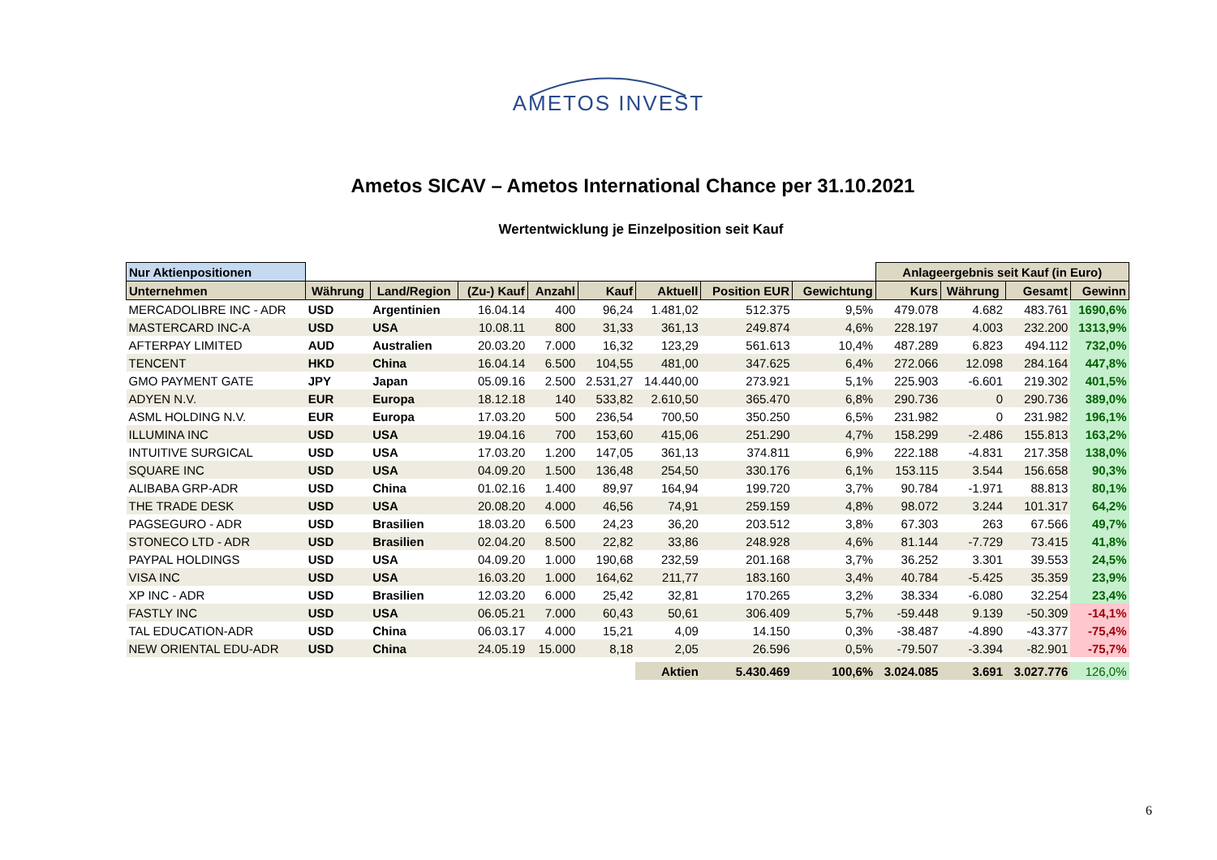AMETOS INVEST
Ametos SICAV – Ametos International Chance per 31.10.2021
Wertentwicklung je Einzelposition seit Kauf
| Nur Aktienpositionen | | | | | | | | | Anlageergebnis seit Kauf (in Euro) | | | |
| --- | --- | --- | --- | --- | --- | --- | --- | --- | --- | --- | --- | --- |
| Unternehmen | Währung | Land/Region | (Zu-) Kauf | Anzahl | Kauf | Aktuell | Position EUR | Gewichtung | Kurs | Währung | Gesamt | Gewinn |
| MERCADOLIBRE INC - ADR | USD | Argentinien | 16.04.14 | 400 | 96,24 | 1.481,02 | 512.375 | 9,5% | 479.078 | 4.682 | 483.761 | 1690,6% |
| MASTERCARD INC-A | USD | USA | 10.08.11 | 800 | 31,33 | 361,13 | 249.874 | 4,6% | 228.197 | 4.003 | 232.200 | 1313,9% |
| AFTERPAY LIMITED | AUD | Australien | 20.03.20 | 7.000 | 16,32 | 123,29 | 561.613 | 10,4% | 487.289 | 6.823 | 494.112 | 732,0% |
| TENCENT | HKD | China | 16.04.14 | 6.500 | 104,55 | 481,00 | 347.625 | 6,4% | 272.066 | 12.098 | 284.164 | 447,8% |
| GMO PAYMENT GATE | JPY | Japan | 05.09.16 | 2.500 | 2.531,27 | 14.440,00 | 273.921 | 5,1% | 225.903 | -6.601 | 219.302 | 401,5% |
| ADYEN N.V. | EUR | Europa | 18.12.18 | 140 | 533,82 | 2.610,50 | 365.470 | 6,8% | 290.736 | 0 | 290.736 | 389,0% |
| ASML HOLDING N.V. | EUR | Europa | 17.03.20 | 500 | 236,54 | 700,50 | 350.250 | 6,5% | 231.982 | 0 | 231.982 | 196,1% |
| ILLUMINA INC | USD | USA | 19.04.16 | 700 | 153,60 | 415,06 | 251.290 | 4,7% | 158.299 | -2.486 | 155.813 | 163,2% |
| INTUITIVE SURGICAL | USD | USA | 17.03.20 | 1.200 | 147,05 | 361,13 | 374.811 | 6,9% | 222.188 | -4.831 | 217.358 | 138,0% |
| SQUARE INC | USD | USA | 04.09.20 | 1.500 | 136,48 | 254,50 | 330.176 | 6,1% | 153.115 | 3.544 | 156.658 | 90,3% |
| ALIBABA GRP-ADR | USD | China | 01.02.16 | 1.400 | 89,97 | 164,94 | 199.720 | 3,7% | 90.784 | -1.971 | 88.813 | 80,1% |
| THE TRADE DESK | USD | USA | 20.08.20 | 4.000 | 46,56 | 74,91 | 259.159 | 4,8% | 98.072 | 3.244 | 101.317 | 64,2% |
| PAGSEGURO - ADR | USD | Brasilien | 18.03.20 | 6.500 | 24,23 | 36,20 | 203.512 | 3,8% | 67.303 | 263 | 67.566 | 49,7% |
| STONECO LTD - ADR | USD | Brasilien | 02.04.20 | 8.500 | 22,82 | 33,86 | 248.928 | 4,6% | 81.144 | -7.729 | 73.415 | 41,8% |
| PAYPAL HOLDINGS | USD | USA | 04.09.20 | 1.000 | 190,68 | 232,59 | 201.168 | 3,7% | 36.252 | 3.301 | 39.553 | 24,5% |
| VISA INC | USD | USA | 16.03.20 | 1.000 | 164,62 | 211,77 | 183.160 | 3,4% | 40.784 | -5.425 | 35.359 | 23,9% |
| XP INC - ADR | USD | Brasilien | 12.03.20 | 6.000 | 25,42 | 32,81 | 170.265 | 3,2% | 38.334 | -6.080 | 32.254 | 23,4% |
| FASTLY INC | USD | USA | 06.05.21 | 7.000 | 60,43 | 50,61 | 306.409 | 5,7% | -59.448 | 9.139 | -50.309 | -14,1% |
| TAL EDUCATION-ADR | USD | China | 06.03.17 | 4.000 | 15,21 | 4,09 | 14.150 | 0,3% | -38.487 | -4.890 | -43.377 | -75,4% |
| NEW ORIENTAL EDU-ADR | USD | China | 24.05.19 | 15.000 | 8,18 | 2,05 | 26.596 | 0,5% | -79.507 | -3.394 | -82.901 | -75,7% |
| | | | | | | Aktien | 5.430.469 | 100,6% | 3.024.085 | 3.691 | 3.027.776 | 126,0% |
6